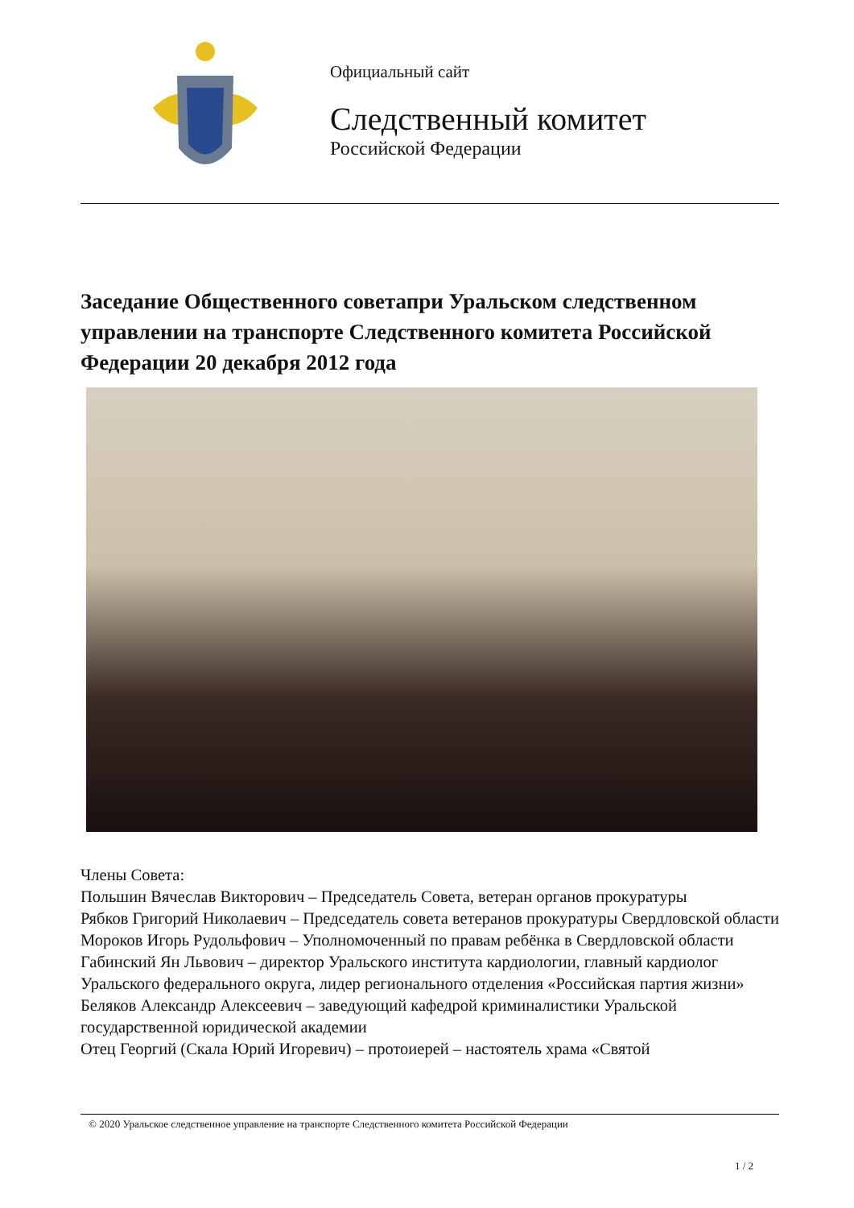Официальный сайт
Следственный комитет
Российской Федерации
Заседание Общественного советапри Уральском следственном управлении на транспорте Следственного комитета Российской Федерации 20 декабря 2012 года
Члены Совета:
Польшин Вячеслав Викторович – Председатель Совета, ветеран органов прокуратуры
Рябков Григорий Николаевич – Председатель совета ветеранов прокуратуры Свердловской области
Мороков Игорь Рудольфович – Уполномоченный по правам ребёнка в Свердловской области
Габинский Ян Львович – директор Уральского института кардиологии, главный кардиолог Уральского федерального округа, лидер регионального отделения «Российская партия жизни»
Беляков Александр Алексеевич – заведующий кафедрой криминалистики Уральской государственной юридической академии
Отец Георгий (Скала Юрий Игоревич) – протоиерей – настоятель храма «Святой
© 2020 Уральское следственное управление на транспорте Следственного комитета Российской Федерации
1 / 2